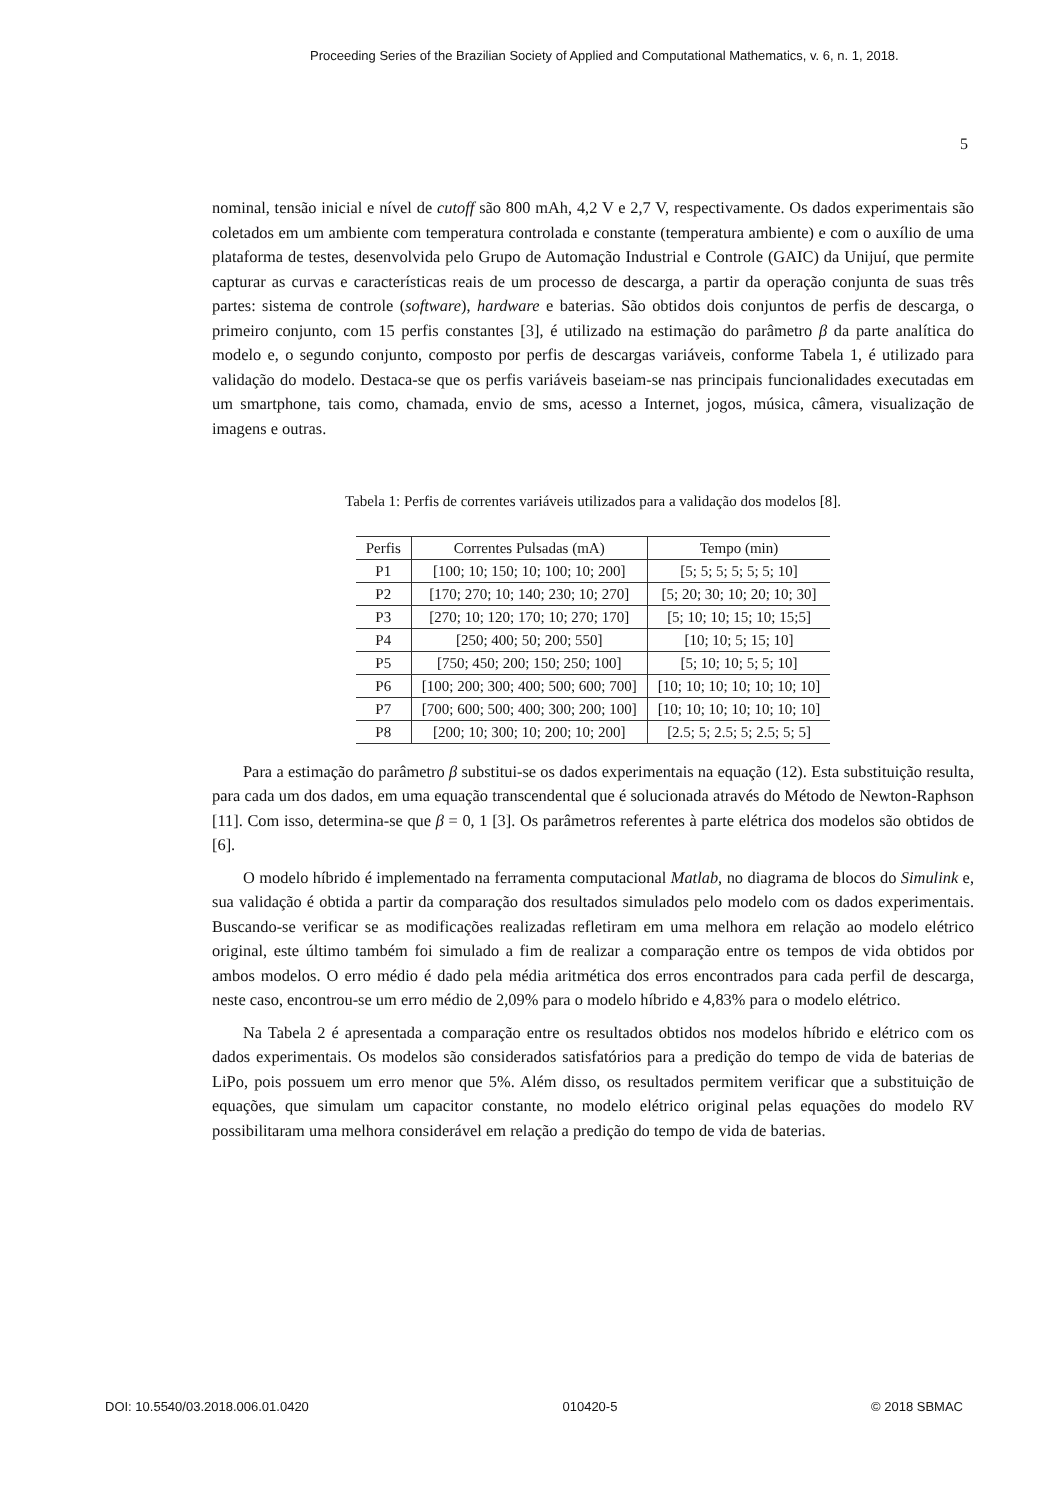Proceeding Series of the Brazilian Society of Applied and Computational Mathematics, v. 6, n. 1, 2018.
5
nominal, tensão inicial e nível de cutoff são 800 mAh, 4,2 V e 2,7 V, respectivamente. Os dados experimentais são coletados em um ambiente com temperatura controlada e constante (temperatura ambiente) e com o auxílio de uma plataforma de testes, desenvolvida pelo Grupo de Automação Industrial e Controle (GAIC) da Unijuí, que permite capturar as curvas e características reais de um processo de descarga, a partir da operação conjunta de suas três partes: sistema de controle (software), hardware e baterias. São obtidos dois conjuntos de perfis de descarga, o primeiro conjunto, com 15 perfis constantes [3], é utilizado na estimação do parâmetro β da parte analítica do modelo e, o segundo conjunto, composto por perfis de descargas variáveis, conforme Tabela 1, é utilizado para validação do modelo. Destaca-se que os perfis variáveis baseiam-se nas principais funcionalidades executadas em um smartphone, tais como, chamada, envio de sms, acesso a Internet, jogos, música, câmera, visualização de imagens e outras.
Tabela 1: Perfis de correntes variáveis utilizados para a validação dos modelos [8].
| Perfis | Correntes Pulsadas (mA) | Tempo (min) |
| --- | --- | --- |
| P1 | [100; 10; 150; 10; 100; 10; 200] | [5; 5; 5; 5; 5; 5; 10] |
| P2 | [170; 270; 10; 140; 230; 10; 270] | [5; 20; 30; 10; 20; 10; 30] |
| P3 | [270; 10; 120; 170; 10; 270; 170] | [5; 10; 10; 15; 10; 15;5] |
| P4 | [250; 400; 50; 200; 550] | [10; 10; 5; 15; 10] |
| P5 | [750; 450; 200; 150; 250; 100] | [5; 10; 10; 5; 5; 10] |
| P6 | [100; 200; 300; 400; 500; 600; 700] | [10; 10; 10; 10; 10; 10; 10] |
| P7 | [700; 600; 500; 400; 300; 200; 100] | [10; 10; 10; 10; 10; 10; 10] |
| P8 | [200; 10; 300; 10; 200; 10; 200] | [2.5; 5; 2.5; 5; 2.5; 5; 5] |
Para a estimação do parâmetro β substitui-se os dados experimentais na equação (12). Esta substituição resulta, para cada um dos dados, em uma equação transcendental que é solucionada através do Método de Newton-Raphson [11]. Com isso, determina-se que β = 0, 1 [3]. Os parâmetros referentes à parte elétrica dos modelos são obtidos de [6].
O modelo híbrido é implementado na ferramenta computacional Matlab, no diagrama de blocos do Simulink e, sua validação é obtida a partir da comparação dos resultados simulados pelo modelo com os dados experimentais. Buscando-se verificar se as modificações realizadas refletiram em uma melhora em relação ao modelo elétrico original, este último também foi simulado a fim de realizar a comparação entre os tempos de vida obtidos por ambos modelos. O erro médio é dado pela média aritmética dos erros encontrados para cada perfil de descarga, neste caso, encontrou-se um erro médio de 2,09% para o modelo híbrido e 4,83% para o modelo elétrico.
Na Tabela 2 é apresentada a comparação entre os resultados obtidos nos modelos híbrido e elétrico com os dados experimentais. Os modelos são considerados satisfatórios para a predição do tempo de vida de baterias de LiPo, pois possuem um erro menor que 5%. Além disso, os resultados permitem verificar que a substituição de equações, que simulam um capacitor constante, no modelo elétrico original pelas equações do modelo RV possibilitaram uma melhora considerável em relação a predição do tempo de vida de baterias.
DOI: 10.5540/03.2018.006.01.0420 010420-5 © 2018 SBMAC